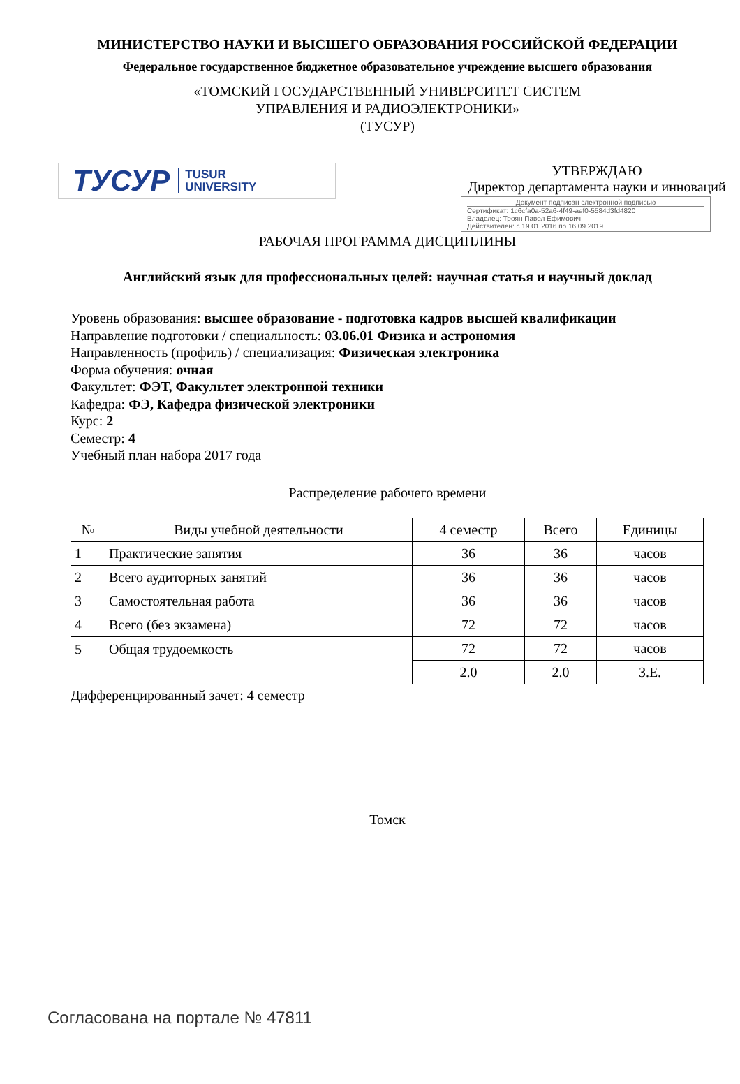МИНИСТЕРСТВО НАУКИ И ВЫСШЕГО ОБРАЗОВАНИЯ РОССИЙСКОЙ ФЕДЕРАЦИИ
Федеральное государственное бюджетное образовательное учреждение высшего образования
«ТОМСКИЙ ГОСУДАРСТВЕННЫЙ УНИВЕРСИТЕТ СИСТЕМ
УПРАВЛЕНИЯ И РАДИОЭЛЕКТРОНИКИ»
(ТУСУР)
ТУСУР TUSUR
UNIVERSITY
УТВЕРЖДАЮ
Директор департамента науки и инноваций
Документ подписан электронной подписью
Сертификат: 1c6cfa0a-52a6-4f49-aef0-5584d3fd4820
Владелец: Троян Павел Ефимович
Действителен: с 19.01.2016 по 16.09.2019
РАБОЧАЯ ПРОГРАММА ДИСЦИПЛИНЫ
Английский язык для профессиональных целей: научная статья и научный доклад
Уровень образования: высшее образование - подготовка кадров высшей квалификации
Направление подготовки / специальность: 03.06.01 Физика и астрономия
Направленность (профиль) / специализация: Физическая электроника
Форма обучения: очная
Факультет: ФЭТ, Факультет электронной техники
Кафедра: ФЭ, Кафедра физической электроники
Курс: 2
Семестр: 4
Учебный план набора 2017 года
Распределение рабочего времени
| № | Виды учебной деятельности | 4 семестр | Всего | Единицы |
| --- | --- | --- | --- | --- |
| 1 | Практические занятия | 36 | 36 | часов |
| 2 | Всего аудиторных занятий | 36 | 36 | часов |
| 3 | Самостоятельная работа | 36 | 36 | часов |
| 4 | Всего (без экзамена) | 72 | 72 | часов |
| 5 | Общая трудоемкость | 72 | 72 | часов |
| | | 2.0 | 2.0 | З.Е. |
Дифференцированный зачет: 4 семестр
Томск
Согласована на портале № 47811